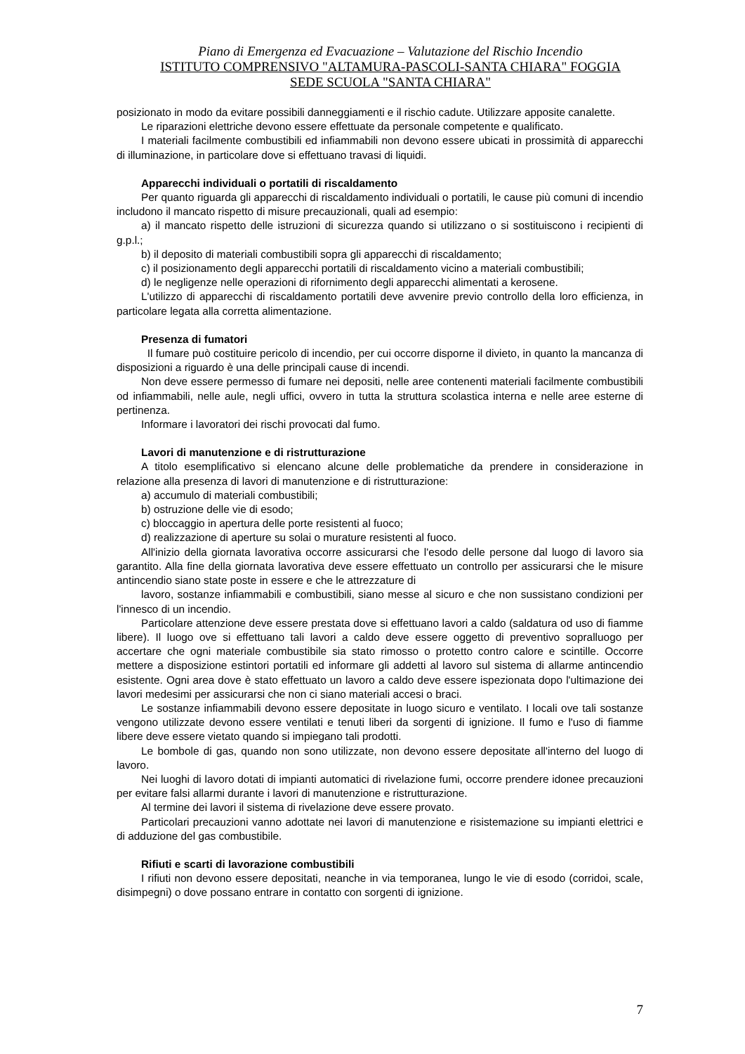Piano di Emergenza ed Evacuazione – Valutazione del Rischio Incendio
ISTITUTO COMPRENSIVO "ALTAMURA-PASCOLI-SANTA CHIARA" FOGGIA
SEDE SCUOLA "SANTA CHIARA"
posizionato in modo da evitare possibili danneggiamenti e il rischio cadute. Utilizzare apposite canalette.
Le riparazioni elettriche devono essere effettuate da personale competente e qualificato.
I materiali facilmente combustibili ed infiammabili non devono essere ubicati in prossimità di apparecchi di illuminazione, in particolare dove si effettuano travasi di liquidi.
Apparecchi individuali o portatili di riscaldamento
Per quanto riguarda gli apparecchi di riscaldamento individuali o portatili, le cause più comuni di incendio includono il mancato rispetto di misure precauzionali, quali ad esempio:
a) il mancato rispetto delle istruzioni di sicurezza quando si utilizzano o si sostituiscono i recipienti di g.p.l.;
b) il deposito di materiali combustibili sopra gli apparecchi di riscaldamento;
c) il posizionamento degli apparecchi portatili di riscaldamento vicino a materiali combustibili;
d) le negligenze nelle operazioni di rifornimento degli apparecchi alimentati a kerosene.
L'utilizzo di apparecchi di riscaldamento portatili deve avvenire previo controllo della loro efficienza, in particolare legata alla corretta alimentazione.
Presenza di fumatori
Il fumare può costituire pericolo di incendio, per cui occorre disporne il divieto, in quanto la mancanza di disposizioni a riguardo è una delle principali cause di incendi.
Non deve essere permesso di fumare nei depositi, nelle aree contenenti materiali facilmente combustibili od infiammabili, nelle aule, negli uffici, ovvero in tutta la struttura scolastica interna e nelle aree esterne di pertinenza.
Informare i lavoratori dei rischi provocati dal fumo.
Lavori di manutenzione e di ristrutturazione
A titolo esemplificativo si elencano alcune delle problematiche da prendere in considerazione in relazione alla presenza di lavori di manutenzione e di ristrutturazione:
a) accumulo di materiali combustibili;
b) ostruzione delle vie di esodo;
c) bloccaggio in apertura delle porte resistenti al fuoco;
d) realizzazione di aperture su solai o murature resistenti al fuoco.
All'inizio della giornata lavorativa occorre assicurarsi che l'esodo delle persone dal luogo di lavoro sia garantito. Alla fine della giornata lavorativa deve essere effettuato un controllo per assicurarsi che le misure antincendio siano state poste in essere e che le attrezzature di
lavoro, sostanze infiammabili e combustibili, siano messe al sicuro e che non sussistano condizioni per l'innesco di un incendio.
Particolare attenzione deve essere prestata dove si effettuano lavori a caldo (saldatura od uso di fiamme libere). Il luogo ove si effettuano tali lavori a caldo deve essere oggetto di preventivo sopralluogo per accertare che ogni materiale combustibile sia stato rimosso o protetto contro calore e scintille. Occorre mettere a disposizione estintori portatili ed informare gli addetti al lavoro sul sistema di allarme antincendio esistente. Ogni area dove è stato effettuato un lavoro a caldo deve essere ispezionata dopo l'ultimazione dei lavori medesimi per assicurarsi che non ci siano materiali accesi o braci.
Le sostanze infiammabili devono essere depositate in luogo sicuro e ventilato. I locali ove tali sostanze vengono utilizzate devono essere ventilati e tenuti liberi da sorgenti di ignizione. Il fumo e l'uso di fiamme libere deve essere vietato quando si impiegano tali prodotti.
Le bombole di gas, quando non sono utilizzate, non devono essere depositate all'interno del luogo di lavoro.
Nei luoghi di lavoro dotati di impianti automatici di rivelazione fumi, occorre prendere idonee precauzioni per evitare falsi allarmi durante i lavori di manutenzione e ristrutturazione.
Al termine dei lavori il sistema di rivelazione deve essere provato.
Particolari precauzioni vanno adottate nei lavori di manutenzione e risistemazione su impianti elettrici e di adduzione del gas combustibile.
Rifiuti e scarti di lavorazione combustibili
I rifiuti non devono essere depositati, neanche in via temporanea, lungo le vie di esodo (corridoi, scale, disimpegni) o dove possano entrare in contatto con sorgenti di ignizione.
7